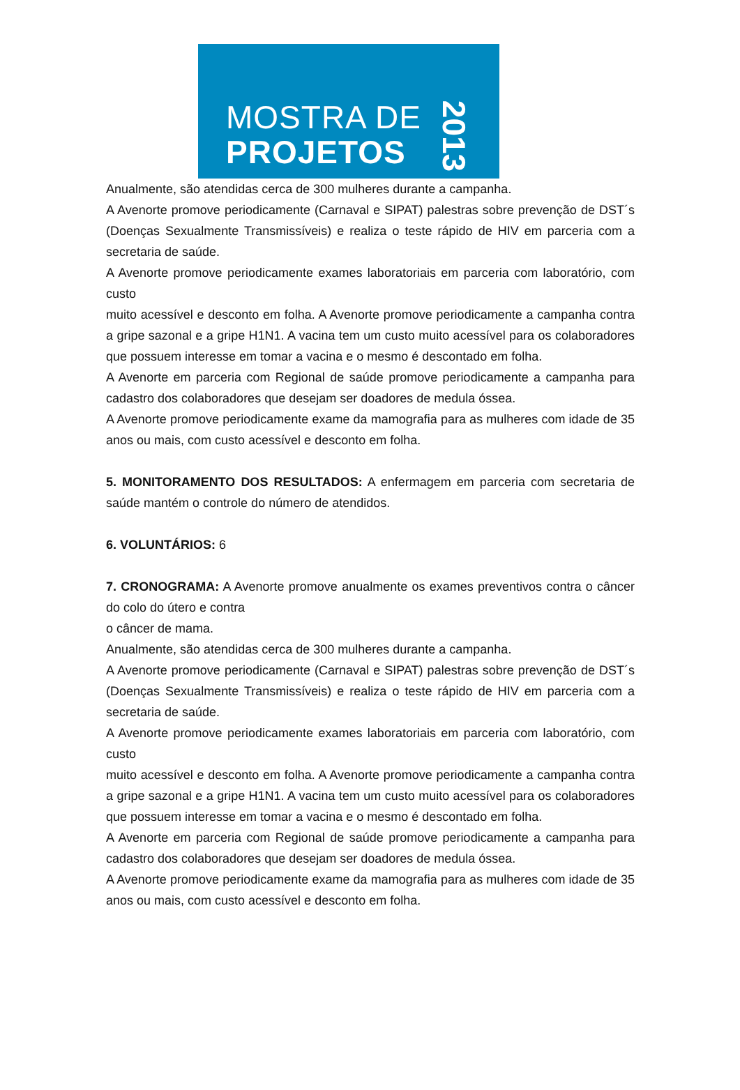MOSTRA DE
PROJETOS
2013
Anualmente, são atendidas cerca de 300 mulheres durante a campanha.
A Avenorte promove periodicamente (Carnaval e SIPAT) palestras sobre prevenção de DST´s (Doenças Sexualmente Transmissíveis) e realiza o teste rápido de HIV em parceria com a secretaria de saúde.
A Avenorte promove periodicamente exames laboratoriais em parceria com laboratório, com custo
muito acessível e desconto em folha. A Avenorte promove periodicamente a campanha contra a gripe sazonal e a gripe H1N1. A vacina tem um custo muito acessível para os colaboradores que possuem interesse em tomar a vacina e o mesmo é descontado em folha.
A Avenorte em parceria com Regional de saúde promove periodicamente a campanha para cadastro dos colaboradores que desejam ser doadores de medula óssea.
A Avenorte promove periodicamente exame da mamografia para as mulheres com idade de 35 anos ou mais, com custo acessível e desconto em folha.
5. MONITORAMENTO DOS RESULTADOS: A enfermagem em parceria com secretaria de saúde mantém o controle do número de atendidos.
6. VOLUNTÁRIOS: 6
7. CRONOGRAMA: A Avenorte promove anualmente os exames preventivos contra o câncer do colo do útero e contra
o câncer de mama.
Anualmente, são atendidas cerca de 300 mulheres durante a campanha.
A Avenorte promove periodicamente (Carnaval e SIPAT) palestras sobre prevenção de DST´s (Doenças Sexualmente Transmissíveis) e realiza o teste rápido de HIV em parceria com a secretaria de saúde.
A Avenorte promove periodicamente exames laboratoriais em parceria com laboratório, com custo
muito acessível e desconto em folha. A Avenorte promove periodicamente a campanha contra a gripe sazonal e a gripe H1N1. A vacina tem um custo muito acessível para os colaboradores que possuem interesse em tomar a vacina e o mesmo é descontado em folha.
A Avenorte em parceria com Regional de saúde promove periodicamente a campanha para cadastro dos colaboradores que desejam ser doadores de medula óssea.
A Avenorte promove periodicamente exame da mamografia para as mulheres com idade de 35 anos ou mais, com custo acessível e desconto em folha.